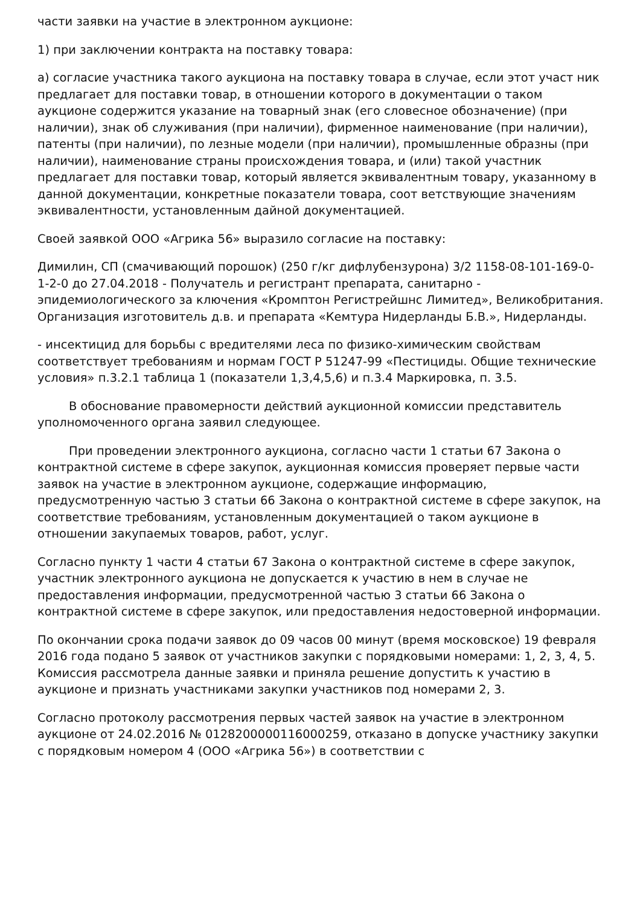части заявки на участие в электронном аукционе:
1) при заключении контракта на поставку товара:
а) согласие участника такого аукциона на поставку товара в случае, если этот участ ник предлагает для поставки товар, в отношении которого в документации о таком аукционе содержится указание на товарный знак (его словесное обозначение) (при наличии), знак об служивания (при наличии), фирменное наименование (при наличии), патенты (при наличии), по лезные модели (при наличии), промышленные образны (при наличии), наименование страны происхождения товара, и (или) такой участник предлагает для поставки товар, который является эквивалентным товару, указанному в данной документации, конкретные показатели товара, соот ветствующие значениям эквивалентности, установленным дайной документацией.
Своей заявкой ООО «Агрика 56» выразило согласие на поставку:
Димилин, СП (смачивающий порошок) (250 г/кг дифлубензурона) 3/2 1158-08-101-169-0-1-2-0 до 27.04.2018 - Получатель и регистрант препарата, санитарно - эпидемиологического за ключения «Кромптон Регистрейшнс Лимитед», Великобритания. Организация изготовитель д.в. и препарата «Кемтура Нидерланды Б.В.», Нидерланды.
- инсектицид для борьбы с вредителями леса по физико-химическим свойствам соответствует требованиям и нормам ГОСТ Р 51247-99 «Пестициды. Общие технические условия» п.3.2.1 таблица 1 (показатели 1,3,4,5,6) и п.3.4 Маркировка, п. 3.5.
В обоснование правомерности действий аукционной комиссии представитель уполномоченного органа заявил следующее.
При проведении электронного аукциона, согласно части 1 статьи 67 Закона о контрактной системе в сфере закупок, аукционная комиссия проверяет первые части заявок на участие в электронном аукционе, содержащие информацию, предусмотренную частью 3 статьи 66 Закона о контрактной системе в сфере закупок, на соответствие требованиям, установленным документацией о таком аукционе в отношении закупаемых товаров, работ, услуг.
Согласно пункту 1 части 4 статьи 67 Закона о контрактной системе в сфере закупок, участник электронного аукциона не допускается к участию в нем в случае не предоставления информации, предусмотренной частью 3 статьи 66 Закона о контрактной системе в сфере закупок, или предоставления недостоверной информации.
По окончании срока подачи заявок до 09 часов 00 минут (время московское) 19 февраля 2016 года подано 5 заявок от участников закупки с порядковыми номерами: 1, 2, 3, 4, 5. Комиссия рассмотрела данные заявки и приняла решение допустить к участию в аукционе и признать участниками закупки участников под номерами 2, 3.
Согласно протоколу рассмотрения первых частей заявок на участие в электронном аукционе от 24.02.2016 № 0128200000116000259, отказано в допуске участнику закупки с порядковым номером 4 (ООО «Агрика 56») в соответствии с